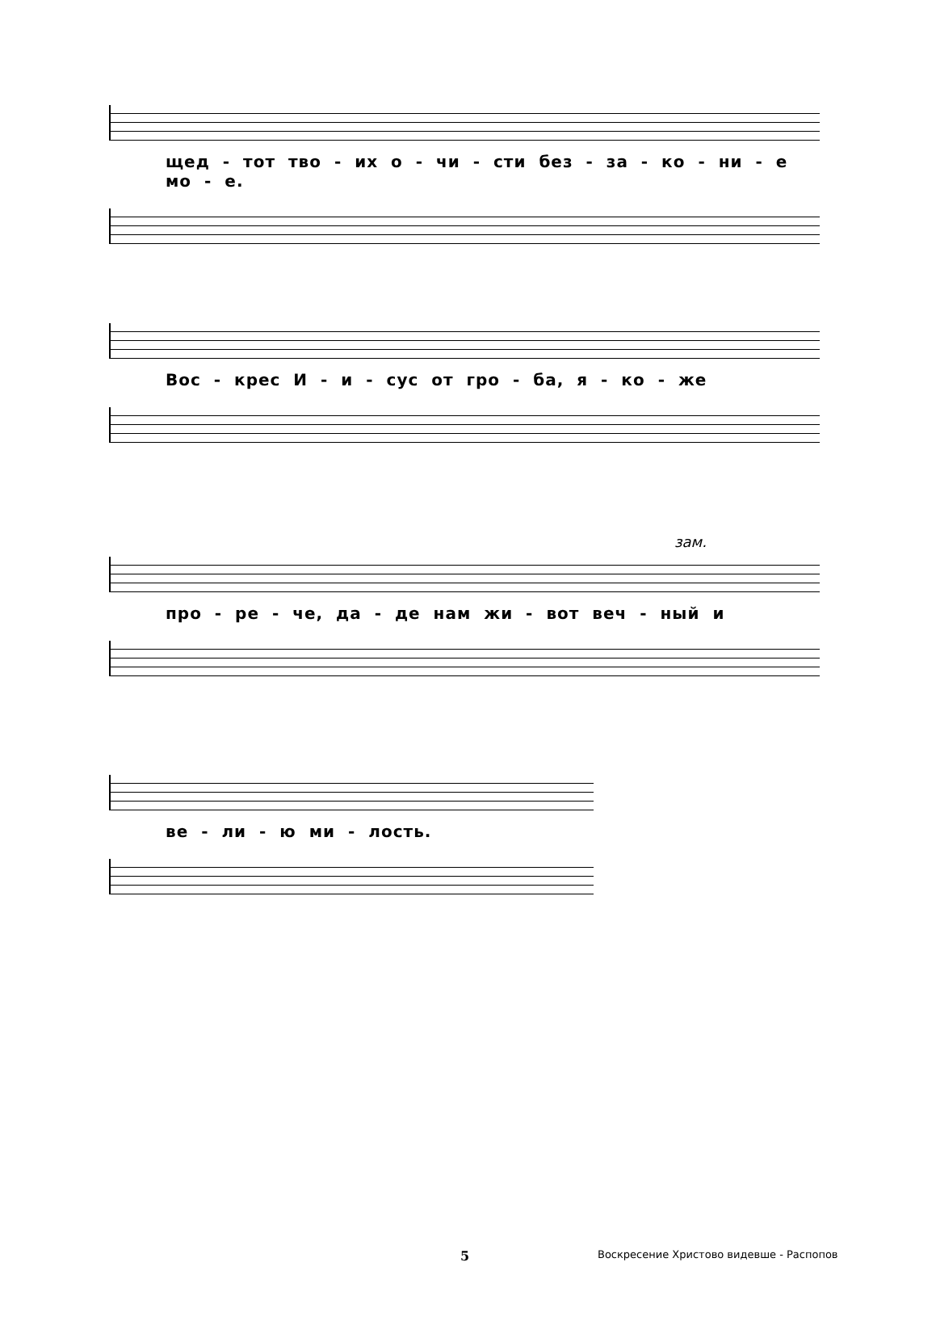щед - тот тво - их о - чи - сти без - за - ко - ни - е мо - е.
Вос - крес И - и - сус от гро - ба, я - ко - же
зам.
про - ре - че, да - де нам жи - вот веч - ный и
ве - ли - ю ми - лость.
5 Воскресение Христово видевше - Распопов